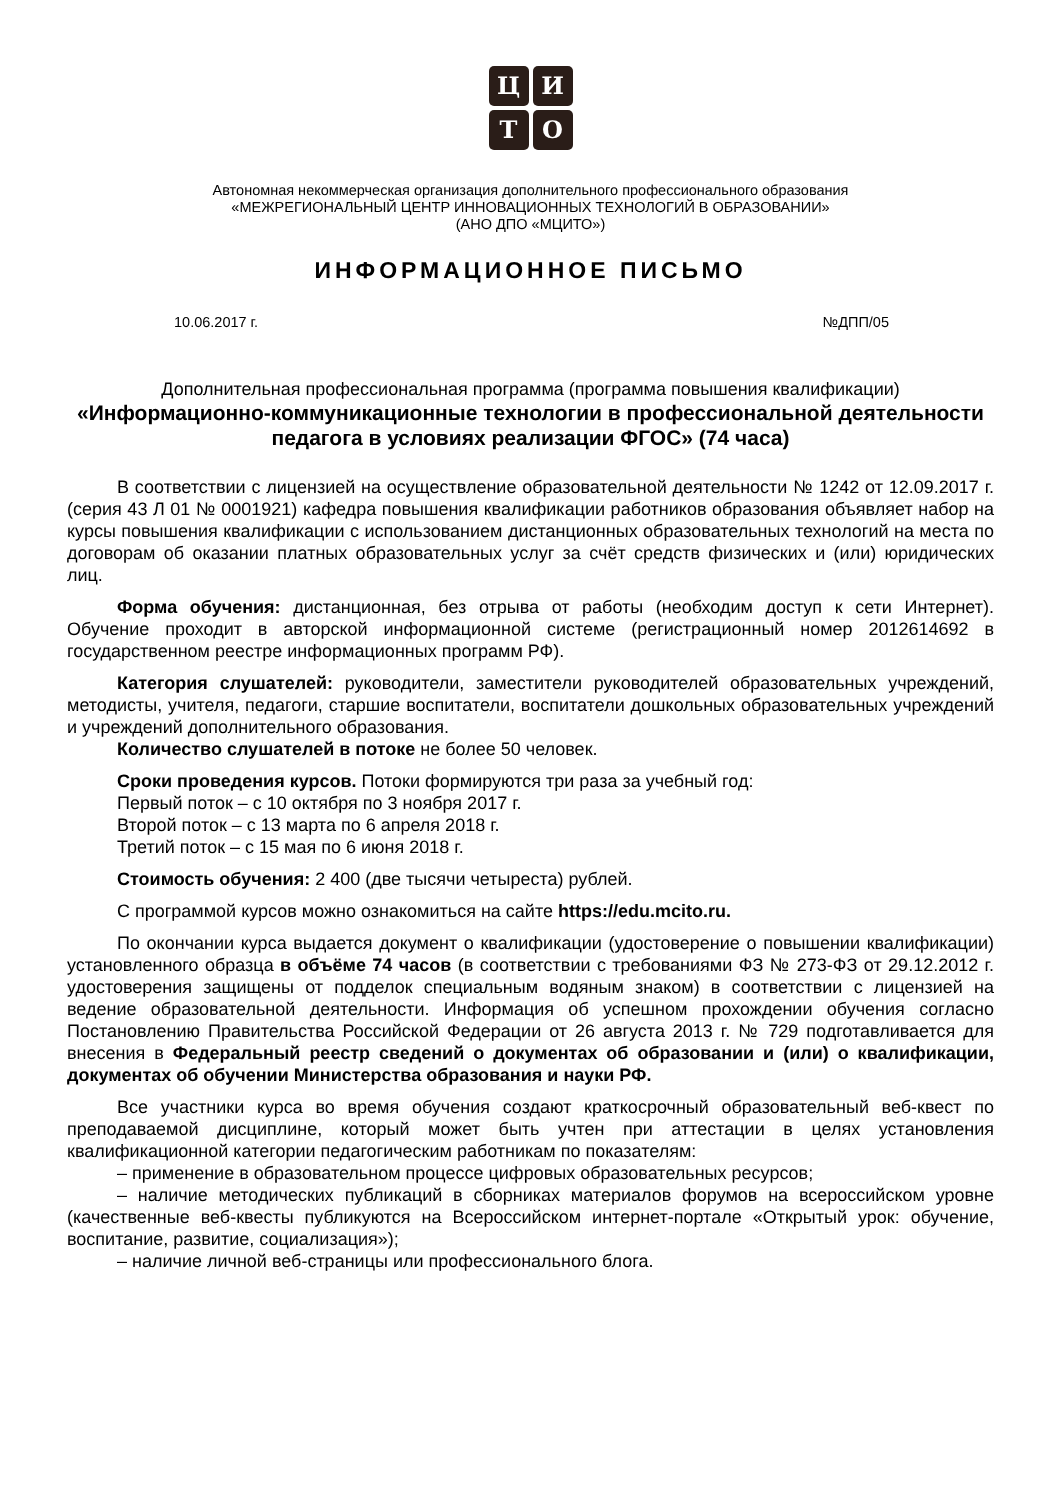Ц
И
Т
О
Автономная некоммерческая организация дополнительного профессионального образования
«МЕЖРЕГИОНАЛЬНЫЙ ЦЕНТР ИННОВАЦИОННЫХ ТЕХНОЛОГИЙ В ОБРАЗОВАНИИ»
(АНО ДПО «МЦИТО»)
ИНФОРМАЦИОННОЕ ПИСЬМО
10.06.2017 г. №ДПП/05
Дополнительная профессиональная программа (программа повышения квалификации)
«Информационно-коммуникационные технологии в профессиональной деятельности педагога в условиях реализации ФГОС» (74 часа)
В соответствии с лицензией на осуществление образовательной деятельности № 1242 от 12.09.2017 г. (серия 43 Л 01 № 0001921) кафедра повышения квалификации работников образования объявляет набор на курсы повышения квалификации с использованием дистанционных образовательных технологий на места по договорам об оказании платных образовательных услуг за счёт средств физических и (или) юридических лиц.
Форма обучения: дистанционная, без отрыва от работы (необходим доступ к сети Интернет). Обучение проходит в авторской информационной системе (регистрационный номер 2012614692 в государственном реестре информационных программ РФ).
Категория слушателей: руководители, заместители руководителей образовательных учреждений, методисты, учителя, педагоги, старшие воспитатели, воспитатели дошкольных образовательных учреждений и учреждений дополнительного образования.
Количество слушателей в потоке не более 50 человек.
Сроки проведения курсов. Потоки формируются три раза за учебный год:
Первый поток – с 10 октября по 3 ноября 2017 г.
Второй поток – с 13 марта по 6 апреля 2018 г.
Третий поток – с 15 мая по 6 июня 2018 г.
Стоимость обучения: 2 400 (две тысячи четыреста) рублей.
С программой курсов можно ознакомиться на сайте https://edu.mcito.ru.
По окончании курса выдается документ о квалификации (удостоверение о повышении квалификации) установленного образца в объёме 74 часов (в соответствии с требованиями ФЗ № 273-ФЗ от 29.12.2012 г. удостоверения защищены от подделок специальным водяным знаком) в соответствии с лицензией на ведение образовательной деятельности. Информация об успешном прохождении обучения согласно Постановлению Правительства Российской Федерации от 26 августа 2013 г. № 729 подготавливается для внесения в Федеральный реестр сведений о документах об образовании и (или) о квалификации, документах об обучении Министерства образования и науки РФ.
Все участники курса во время обучения создают краткосрочный образовательный веб-квест по преподаваемой дисциплине, который может быть учтен при аттестации в целях установления квалификационной категории педагогическим работникам по показателям:
– применение в образовательном процессе цифровых образовательных ресурсов;
– наличие методических публикаций в сборниках материалов форумов на всероссийском уровне (качественные веб-квесты публикуются на Всероссийском интернет-портале «Открытый урок: обучение, воспитание, развитие, социализация»);
– наличие личной веб-страницы или профессионального блога.